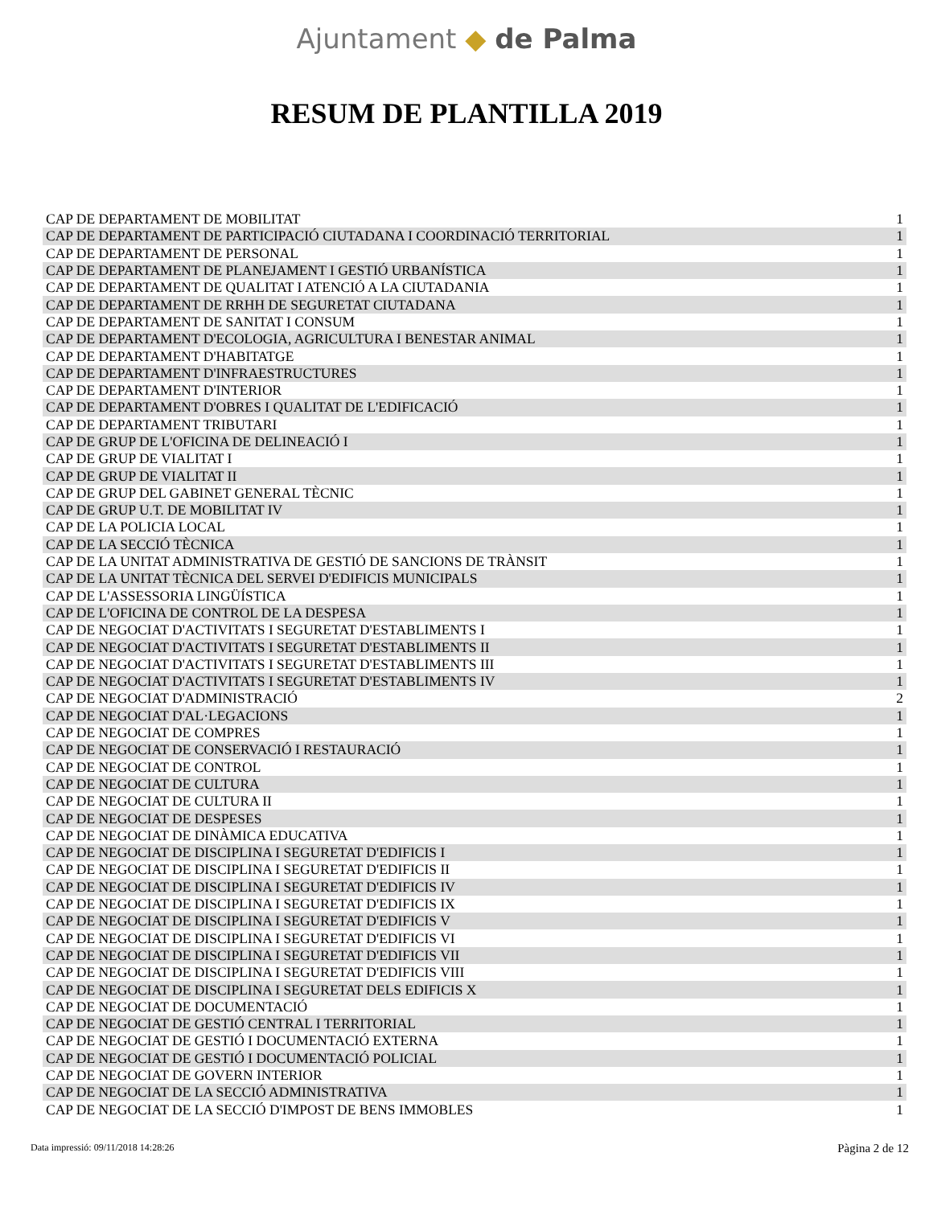Ajuntament ◆ de Palma
RESUM DE PLANTILLA 2019
| CAP DE DEPARTAMENT DE MOBILITAT | 1 |
| CAP DE DEPARTAMENT DE PARTICIPACIÓ CIUTADANA I COORDINACIÓ TERRITORIAL | 1 |
| CAP DE DEPARTAMENT DE PERSONAL | 1 |
| CAP DE DEPARTAMENT DE PLANEJAMENT I GESTIÓ URBANÍSTICA | 1 |
| CAP DE DEPARTAMENT DE QUALITAT I ATENCIÓ A LA CIUTADANIA | 1 |
| CAP DE DEPARTAMENT DE RRHH DE SEGURETAT CIUTADANA | 1 |
| CAP DE DEPARTAMENT DE SANITAT I CONSUM | 1 |
| CAP DE DEPARTAMENT D'ECOLOGIA, AGRICULTURA I BENESTAR ANIMAL | 1 |
| CAP DE DEPARTAMENT D'HABITATGE | 1 |
| CAP DE DEPARTAMENT D'INFRAESTRUCTURES | 1 |
| CAP DE DEPARTAMENT D'INTERIOR | 1 |
| CAP DE DEPARTAMENT D'OBRES I QUALITAT DE L'EDIFICACIÓ | 1 |
| CAP DE DEPARTAMENT TRIBUTARI | 1 |
| CAP DE GRUP DE L'OFICINA DE DELINEACIÓ I | 1 |
| CAP DE GRUP DE VIALITAT I | 1 |
| CAP DE GRUP DE VIALITAT II | 1 |
| CAP DE GRUP DEL GABINET GENERAL TÈCNIC | 1 |
| CAP DE GRUP U.T. DE MOBILITAT IV | 1 |
| CAP DE LA POLICIA LOCAL | 1 |
| CAP DE LA SECCIÓ TÈCNICA | 1 |
| CAP DE LA UNITAT ADMINISTRATIVA DE GESTIÓ DE SANCIONS DE TRÀNSIT | 1 |
| CAP DE LA UNITAT TÈCNICA DEL SERVEI D'EDIFICIS MUNICIPALS | 1 |
| CAP DE L'ASSESSORIA LINGÜÍSTICA | 1 |
| CAP DE L'OFICINA DE CONTROL DE LA DESPESA | 1 |
| CAP DE NEGOCIAT D'ACTIVITATS I SEGURETAT D'ESTABLIMENTS I | 1 |
| CAP DE NEGOCIAT D'ACTIVITATS I SEGURETAT D'ESTABLIMENTS II | 1 |
| CAP DE NEGOCIAT D'ACTIVITATS I SEGURETAT D'ESTABLIMENTS III | 1 |
| CAP DE NEGOCIAT D'ACTIVITATS I SEGURETAT D'ESTABLIMENTS IV | 1 |
| CAP DE NEGOCIAT D'ADMINISTRACIÓ | 2 |
| CAP DE NEGOCIAT D'AL·LEGACIONS | 1 |
| CAP DE NEGOCIAT DE COMPRES | 1 |
| CAP DE NEGOCIAT DE CONSERVACIÓ I RESTAURACIÓ | 1 |
| CAP DE NEGOCIAT DE CONTROL | 1 |
| CAP DE NEGOCIAT DE CULTURA | 1 |
| CAP DE NEGOCIAT DE CULTURA II | 1 |
| CAP DE NEGOCIAT DE DESPESES | 1 |
| CAP DE NEGOCIAT DE DINÀMICA EDUCATIVA | 1 |
| CAP DE NEGOCIAT DE DISCIPLINA I SEGURETAT D'EDIFICIS I | 1 |
| CAP DE NEGOCIAT DE DISCIPLINA I SEGURETAT D'EDIFICIS II | 1 |
| CAP DE NEGOCIAT DE DISCIPLINA I SEGURETAT D'EDIFICIS IV | 1 |
| CAP DE NEGOCIAT DE DISCIPLINA I SEGURETAT D'EDIFICIS IX | 1 |
| CAP DE NEGOCIAT DE DISCIPLINA I SEGURETAT D'EDIFICIS V | 1 |
| CAP DE NEGOCIAT DE DISCIPLINA I SEGURETAT D'EDIFICIS VI | 1 |
| CAP DE NEGOCIAT DE DISCIPLINA I SEGURETAT D'EDIFICIS VII | 1 |
| CAP DE NEGOCIAT DE DISCIPLINA I SEGURETAT D'EDIFICIS VIII | 1 |
| CAP DE NEGOCIAT DE DISCIPLINA I SEGURETAT DELS EDIFICIS X | 1 |
| CAP DE NEGOCIAT DE DOCUMENTACIÓ | 1 |
| CAP DE NEGOCIAT DE GESTIÓ CENTRAL I TERRITORIAL | 1 |
| CAP DE NEGOCIAT DE GESTIÓ I DOCUMENTACIÓ EXTERNA | 1 |
| CAP DE NEGOCIAT DE GESTIÓ I DOCUMENTACIÓ POLICIAL | 1 |
| CAP DE NEGOCIAT DE GOVERN INTERIOR | 1 |
| CAP DE NEGOCIAT DE LA SECCIÓ ADMINISTRATIVA | 1 |
| CAP DE NEGOCIAT DE LA SECCIÓ D'IMPOST DE BENS IMMOBLES | 1 |
Data impressió: 09/11/2018 14:28:26
Pàgina 2 de 12